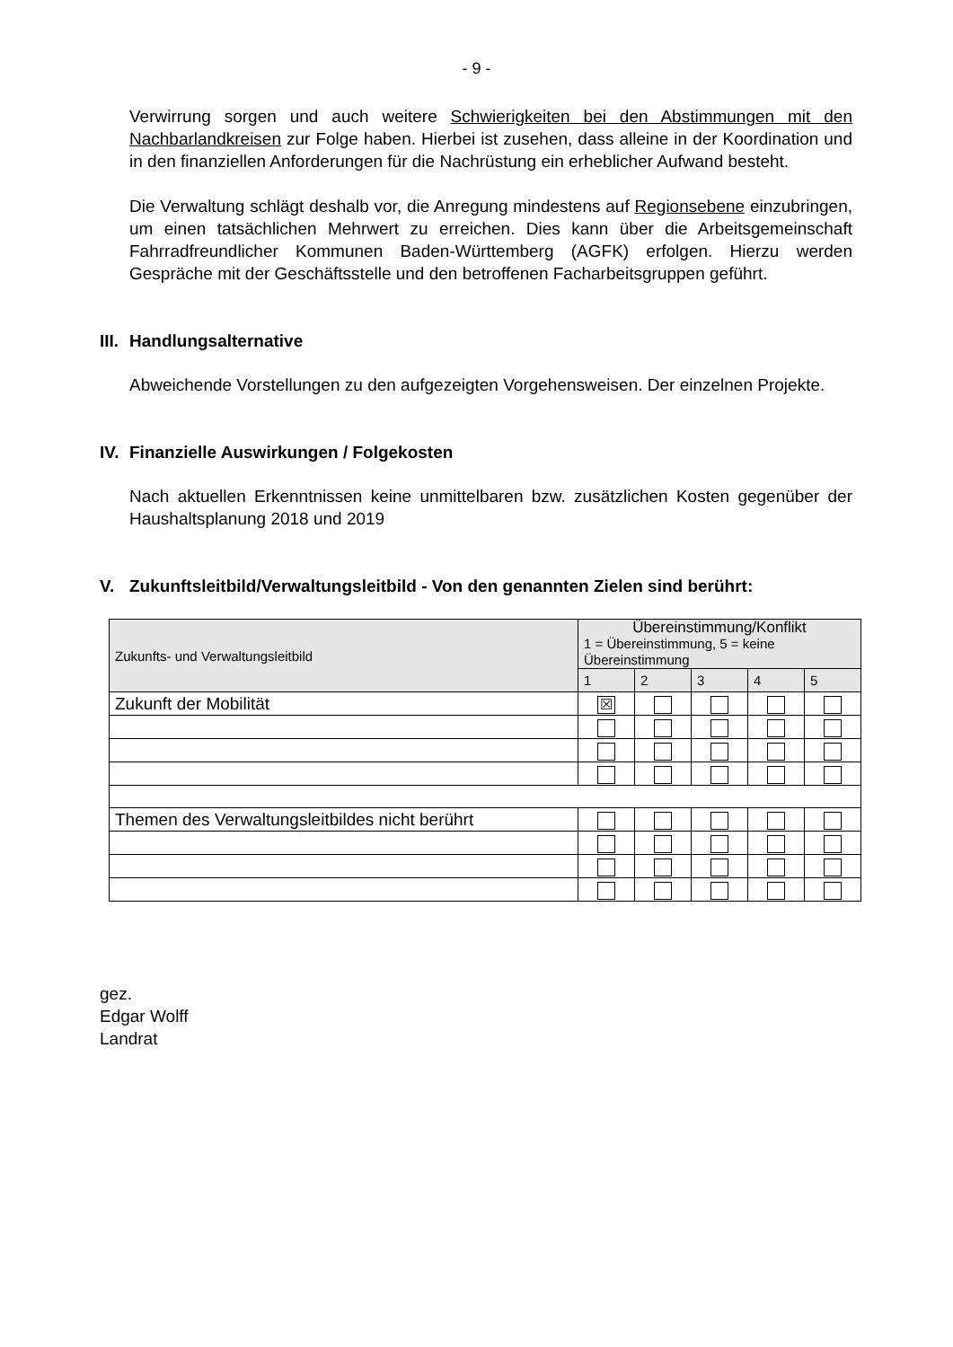- 9 -
Verwirrung sorgen und auch weitere Schwierigkeiten bei den Abstimmungen mit den Nachbarlandkreisen zur Folge haben. Hierbei ist zusehen, dass alleine in der Koordination und in den finanziellen Anforderungen für die Nachrüstung ein erheblicher Aufwand besteht.
Die Verwaltung schlägt deshalb vor, die Anregung mindestens auf Regionsebene einzubringen, um einen tatsächlichen Mehrwert zu erreichen. Dies kann über die Arbeitsgemeinschaft Fahrradfreundlicher Kommunen Baden-Württemberg (AGFK) erfolgen. Hierzu werden Gespräche mit der Geschäftsstelle und den betroffenen Facharbeitsgruppen geführt.
III. Handlungsalternative
Abweichende Vorstellungen zu den aufgezeigten Vorgehensweisen. Der einzelnen Projekte.
IV. Finanzielle Auswirkungen / Folgekosten
Nach aktuellen Erkenntnissen keine unmittelbaren bzw. zusätzlichen Kosten gegenüber der Haushaltsplanung 2018 und 2019
V. Zukunftsleitbild/Verwaltungsleitbild - Von den genannten Zielen sind berührt:
| Zukunfts- und Verwaltungsleitbild | Übereinstimmung/Konflikt 1 = Übereinstimmung, 5 = keine Übereinstimmung | | | | |
| --- | --- | --- | --- | --- | --- |
| | 1 | 2 | 3 | 4 | 5 |
| Zukunft der Mobilität | ☒ | | | | |
| Themen des Verwaltungsleitbildes nicht berührt | | | | | |
gez.
Edgar Wolff
Landrat